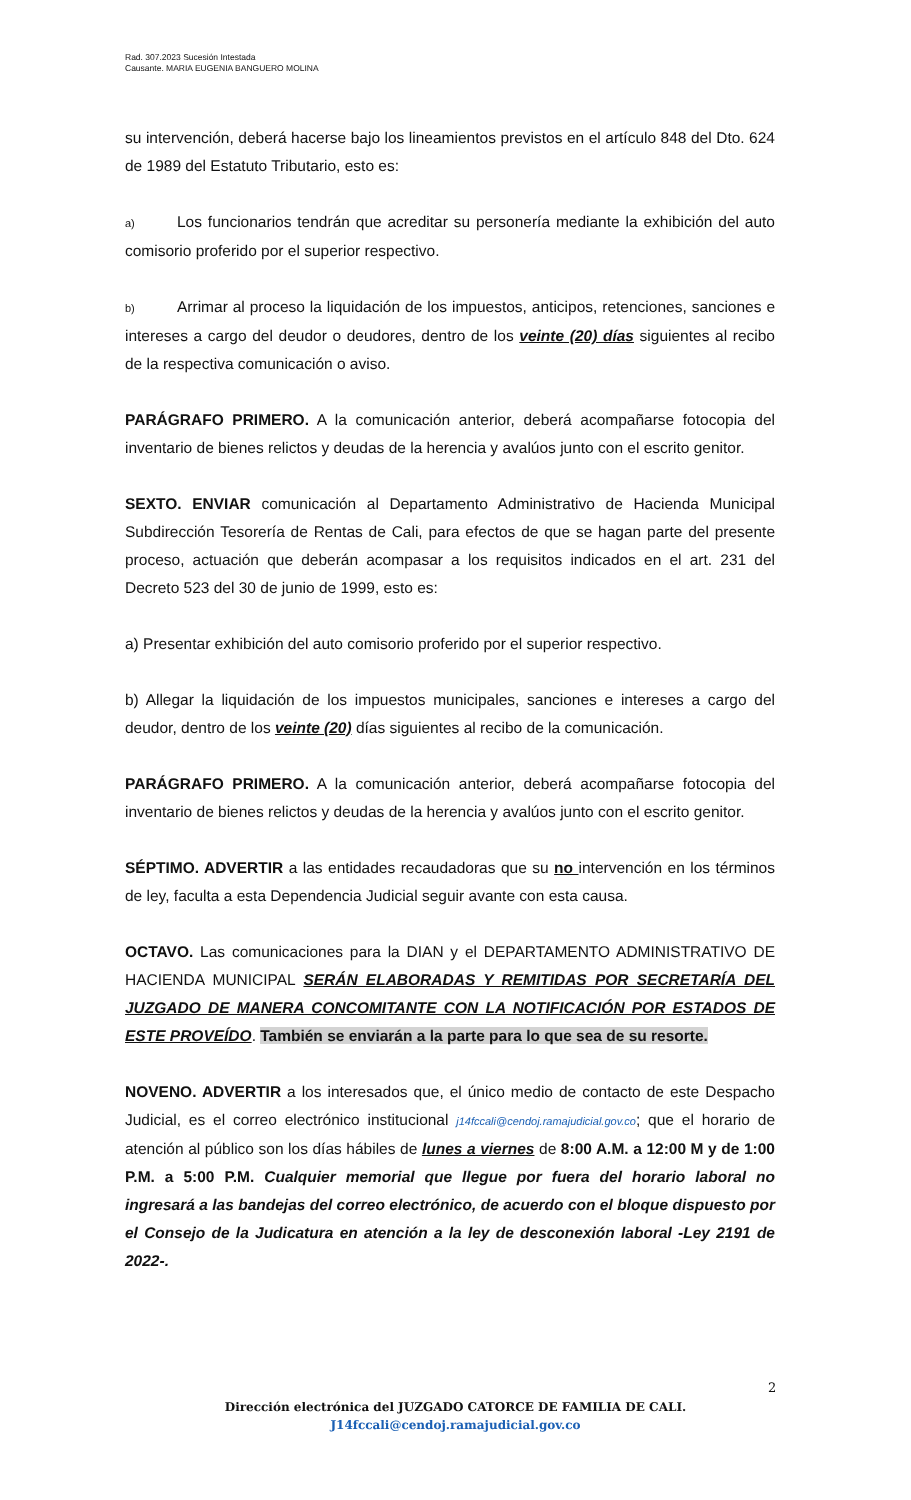Rad. 307.2023 Sucesión Intestada
Causante. MARIA EUGENIA BANGUERO MOLINA
su intervención, deberá hacerse bajo los lineamientos previstos en el artículo 848 del Dto. 624 de 1989 del Estatuto Tributario, esto es:
a) Los funcionarios tendrán que acreditar su personería mediante la exhibición del auto comisorio proferido por el superior respectivo.
b) Arrimar al proceso la liquidación de los impuestos, anticipos, retenciones, sanciones e intereses a cargo del deudor o deudores, dentro de los veinte (20) días siguientes al recibo de la respectiva comunicación o aviso.
PARÁGRAFO PRIMERO. A la comunicación anterior, deberá acompañarse fotocopia del inventario de bienes relictos y deudas de la herencia y avalúos junto con el escrito genitor.
SEXTO. ENVIAR comunicación al Departamento Administrativo de Hacienda Municipal Subdirección Tesorería de Rentas de Cali, para efectos de que se hagan parte del presente proceso, actuación que deberán acompasar a los requisitos indicados en el art. 231 del Decreto 523 del 30 de junio de 1999, esto es:
a) Presentar exhibición del auto comisorio proferido por el superior respectivo.
b) Allegar la liquidación de los impuestos municipales, sanciones e intereses a cargo del deudor, dentro de los veinte (20) días siguientes al recibo de la comunicación.
PARÁGRAFO PRIMERO. A la comunicación anterior, deberá acompañarse fotocopia del inventario de bienes relictos y deudas de la herencia y avalúos junto con el escrito genitor.
SÉPTIMO. ADVERTIR a las entidades recaudadoras que su no intervención en los términos de ley, faculta a esta Dependencia Judicial seguir avante con esta causa.
OCTAVO. Las comunicaciones para la DIAN y el DEPARTAMENTO ADMINISTRATIVO DE HACIENDA MUNICIPAL SERÁN ELABORADAS Y REMITIDAS POR SECRETARÍA DEL JUZGADO DE MANERA CONCOMITANTE CON LA NOTIFICACIÓN POR ESTADOS DE ESTE PROVEÍDO. También se enviarán a la parte para lo que sea de su resorte.
NOVENO. ADVERTIR a los interesados que, el único medio de contacto de este Despacho Judicial, es el correo electrónico institucional j14fccali@cendoj.ramajudicial.gov.co; que el horario de atención al público son los días hábiles de lunes a viernes de 8:00 A.M. a 12:00 M y de 1:00 P.M. a 5:00 P.M. Cualquier memorial que llegue por fuera del horario laboral no ingresará a las bandejas del correo electrónico, de acuerdo con el bloque dispuesto por el Consejo de la Judicatura en atención a la ley de desconexión laboral -Ley 2191 de 2022-.
2
Dirección electrónica del JUZGADO CATORCE DE FAMILIA DE CALI.
J14fccali@cendoj.ramajudicial.gov.co